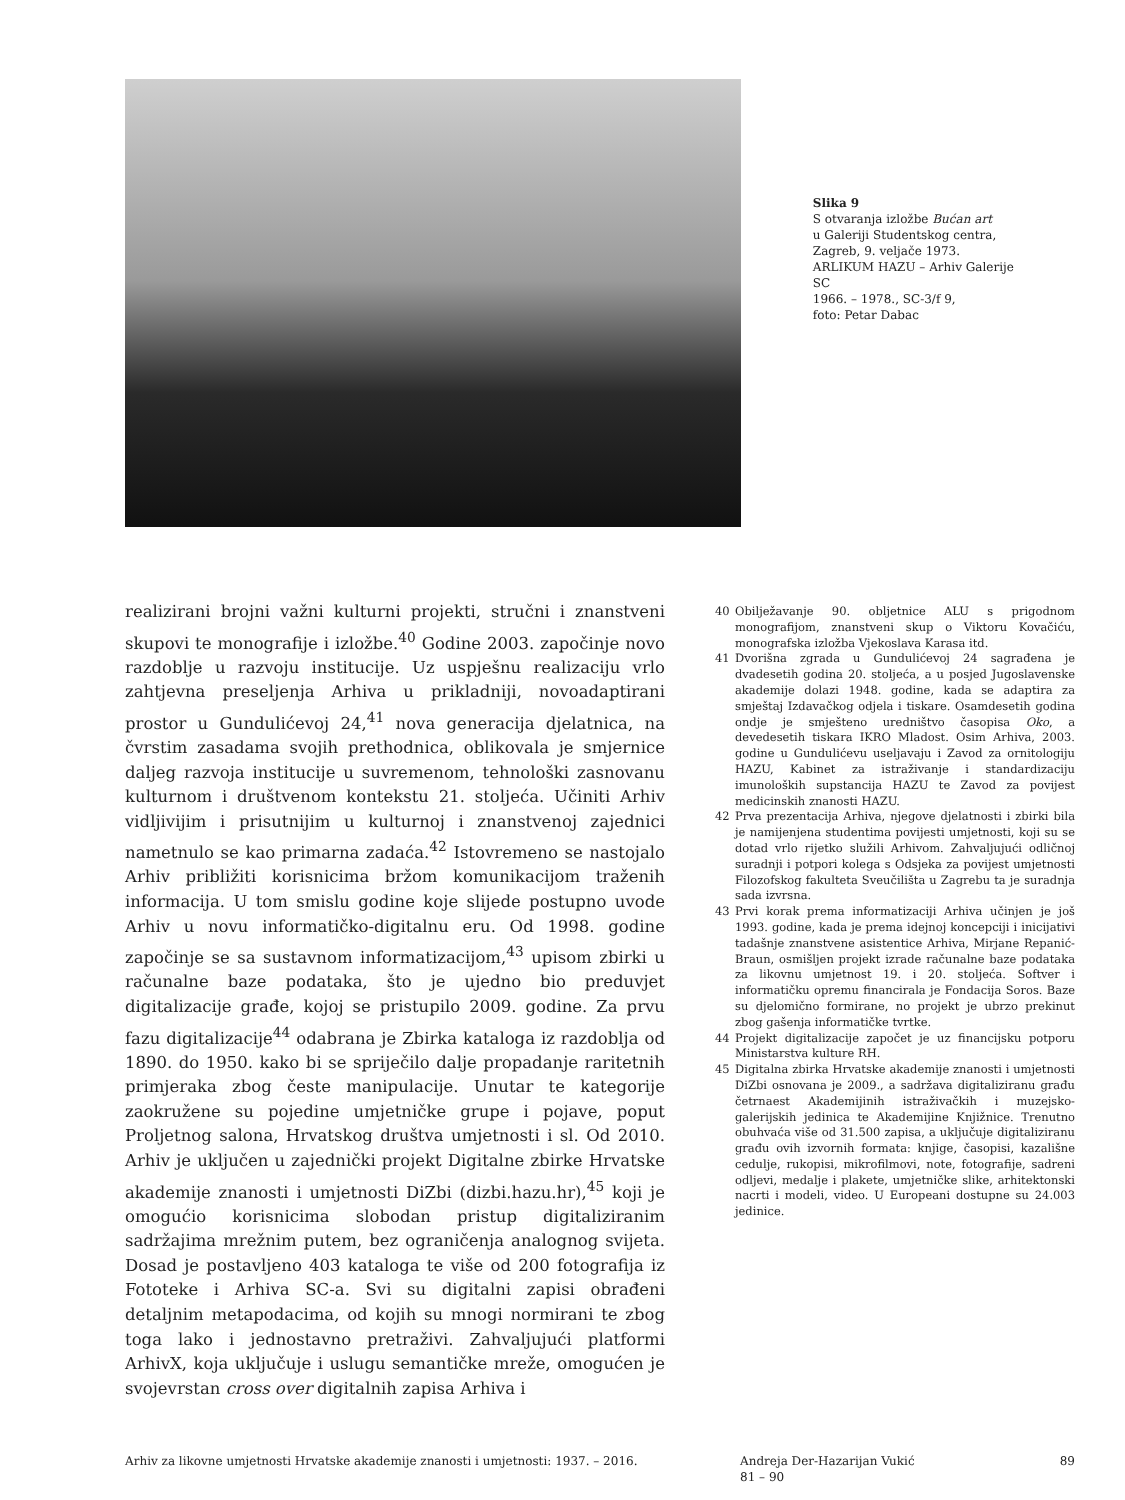Slika 9
S otvaranja izložbe Bućan art
u Galeriji Studentskog centra,
Zagreb, 9. veljače 1973.
ARLIKUM HAZU – Arhiv Galerije SC
1966. – 1978., SC-3/f 9,
foto: Petar Dabac
realizirani brojni važni kulturni projekti, stručni i znanstveni skupovi te monografije i izložbe.<sup>40</sup> Godine 2003. započinje novo razdoblje u razvoju institucije. Uz uspješnu realizaciju vrlo zahtjevna preseljenja Arhiva u prikladniji, novoadaptirani prostor u Gundulićevoj 24,<sup>41</sup> nova generacija djelatnica, na čvrstim zasadama svojih prethodnica, oblikovala je smjernice daljeg razvoja institucije u suvremenom, tehnološki zasnovanu kulturnom i društvenom kontekstu 21. stoljeća. Učiniti Arhiv vidljivijim i prisutnijim u kulturnoj i znanstvenoj zajednici nametnulo se kao primarna zadaća.<sup>42</sup> Istovremeno se nastojalo Arhiv približiti korisnicima bržom komunikacijom traženih informacija. U tom smislu godine koje slijede postupno uvode Arhiv u novu informatičko-digitalnu eru. Od 1998. godine započinje se sa sustavnom informatizacijom,<sup>43</sup> upisom zbirki u računalne baze podataka, što je ujedno bio preduvjet digitalizacije građe, kojoj se pristupilo 2009. godine. Za prvu fazu digitalizacije<sup>44</sup> odabrana je Zbirka kataloga iz razdoblja od 1890. do 1950. kako bi se spriječilo dalje propadanje raritetnih primjeraka zbog česte manipulacije. Unutar te kategorije zaokružene su pojedine umjetničke grupe i pojave, poput Proljetnog salona, Hrvatskog društva umjetnosti i sl. Od 2010. Arhiv je uključen u zajednički projekt Digitalne zbirke Hrvatske akademije znanosti i umjetnosti DiZbi (dizbi.hazu.hr),<sup>45</sup> koji je omogućio korisnicima slobodan pristup digitaliziranim sadržajima mrežnim putem, bez ograničenja analognog svijeta. Dosad je postavljeno 403 kataloga te više od 200 fotografija iz Fototeke i Arhiva SC-a. Svi su digitalni zapisi obrađeni detaljnim metapodacima, od kojih su mnogi normirani te zbog toga lako i jednostavno pretraživi. Zahvaljujući platformi ArhivX, koja uključuje i uslugu semantičke mreže, omogućen je svojevrstan cross over digitalnih zapisa Arhiva i
40 Obilježavanje 90. obljetnice ALU s prigodnom monografijom, znanstveni skup o Viktoru Kovačiću, monografska izložba Vjekoslava Karasa itd.
41 Dvorišna zgrada u Gundulićevoj 24 sagrađena je dvadesetih godina 20. stoljeća, a u posjed Jugoslavenske akademije dolazi 1948. godine, kada se adaptira za smještaj Izdavačkog odjela i tiskare. Osamdesetih godina ondje je smješteno uredništvo časopisa Oko, a devedesetih tiskara IKRO Mladost. Osim Arhiva, 2003. godine u Gundulićevu useljavaju i Zavod za ornitologiju HAZU, Kabinet za istraživanje i standardizaciju imunoloških supstancija HAZU te Zavod za povijest medicinskih znanosti HAZU.
42 Prva prezentacija Arhiva, njegove djelatnosti i zbirki bila je namijenjena studentima povijesti umjetnosti, koji su se dotad vrlo rijetko služili Arhivom. Zahvaljujući odličnoj suradnji i potpori kolega s Odsjeka za povijest umjetnosti Filozofskog fakulteta Sveučilišta u Zagrebu ta je suradnja sada izvrsna.
43 Prvi korak prema informatizaciji Arhiva učinjen je još 1993. godine, kada je prema idejnoj koncepciji i inicijativi tadašnje znanstvene asistentice Arhiva, Mirjane Repanić-Braun, osmišljen projekt izrade računalne baze podataka za likovnu umjetnost 19. i 20. stoljeća. Softver i informatičku opremu financirala je Fondacija Soros. Baze su djelomično formirane, no projekt je ubrzo prekinut zbog gašenja informatičke tvrtke.
44 Projekt digitalizacije započet je uz financijsku potporu Ministarstva kulture RH.
45 Digitalna zbirka Hrvatske akademije znanosti i umjetnosti DiZbi osnovana je 2009., a sadržava digitaliziranu građu četrnaest Akademijinih istraživačkih i muzejsko-galerijskih jedinica te Akademijine Knjižnice. Trenutno obuhvaća više od 31.500 zapisa, a uključuje digitaliziranu građu ovih izvornih formata: knjige, časopisi, kazališne cedulje, rukopisi, mikrofilmovi, note, fotografije, sadreni odljevi, medalje i plakete, umjetničke slike, arhitektonski nacrti i modeli, video. U Europeani dostupne su 24.003 jedinice.
Arhiv za likovne umjetnosti Hrvatske akademije znanosti i umjetnosti: 1937. – 2016. Andreja Der-Hazarijan Vukić
81 – 90
89